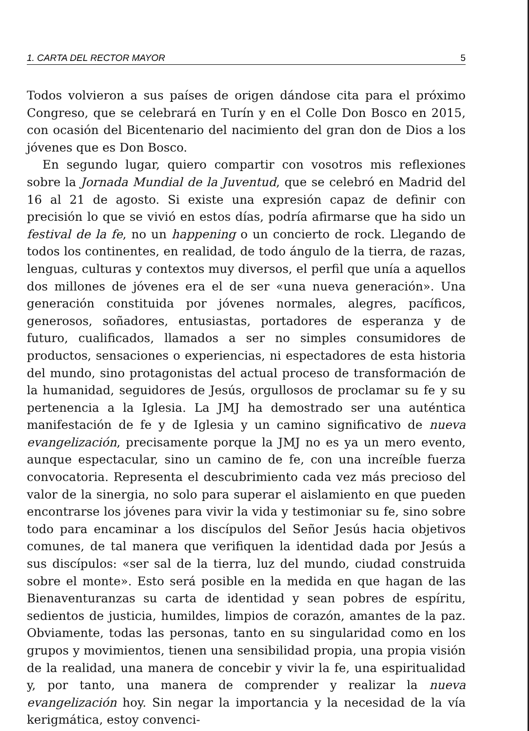1. CARTA DEL RECTOR MAYOR 5
Todos volvieron a sus países de origen dándose cita para el próximo Congreso, que se celebrará en Turín y en el Colle Don Bosco en 2015, con ocasión del Bicentenario del nacimiento del gran don de Dios a los jóvenes que es Don Bosco.
En segundo lugar, quiero compartir con vosotros mis reflexiones sobre la Jornada Mundial de la Juventud, que se celebró en Madrid del 16 al 21 de agosto. Si existe una expresión capaz de definir con precisión lo que se vivió en estos días, podría afirmarse que ha sido un festival de la fe, no un happening o un concierto de rock. Llegando de todos los continentes, en realidad, de todo ángulo de la tierra, de razas, lenguas, culturas y contextos muy diversos, el perfil que unía a aquellos dos millones de jóvenes era el de ser «una nueva generación». Una generación constituida por jóvenes normales, alegres, pacíficos, generosos, soñadores, entusiastas, portadores de esperanza y de futuro, cualificados, llamados a ser no simples consumidores de productos, sensaciones o experiencias, ni espectadores de esta historia del mundo, sino protagonistas del actual proceso de transformación de la humanidad, seguidores de Jesús, orgullosos de proclamar su fe y su pertenencia a la Iglesia. La JMJ ha demostrado ser una auténtica manifestación de fe y de Iglesia y un camino significativo de nueva evangelización, precisamente porque la JMJ no es ya un mero evento, aunque espectacular, sino un camino de fe, con una increíble fuerza convocatoria. Representa el descubrimiento cada vez más precioso del valor de la sinergia, no solo para superar el aislamiento en que pueden encontrarse los jóvenes para vivir la vida y testimoniar su fe, sino sobre todo para encaminar a los discípulos del Señor Jesús hacia objetivos comunes, de tal manera que verifiquen la identidad dada por Jesús a sus discípulos: «ser sal de la tierra, luz del mundo, ciudad construida sobre el monte». Esto será posible en la medida en que hagan de las Bienaventuranzas su carta de identidad y sean pobres de espíritu, sedientos de justicia, humildes, limpios de corazón, amantes de la paz. Obviamente, todas las personas, tanto en su singularidad como en los grupos y movimientos, tienen una sensibilidad propia, una propia visión de la realidad, una manera de concebir y vivir la fe, una espiritualidad y, por tanto, una manera de comprender y realizar la nueva evangelización hoy. Sin negar la importancia y la necesidad de la vía kerigmática, estoy convenci-